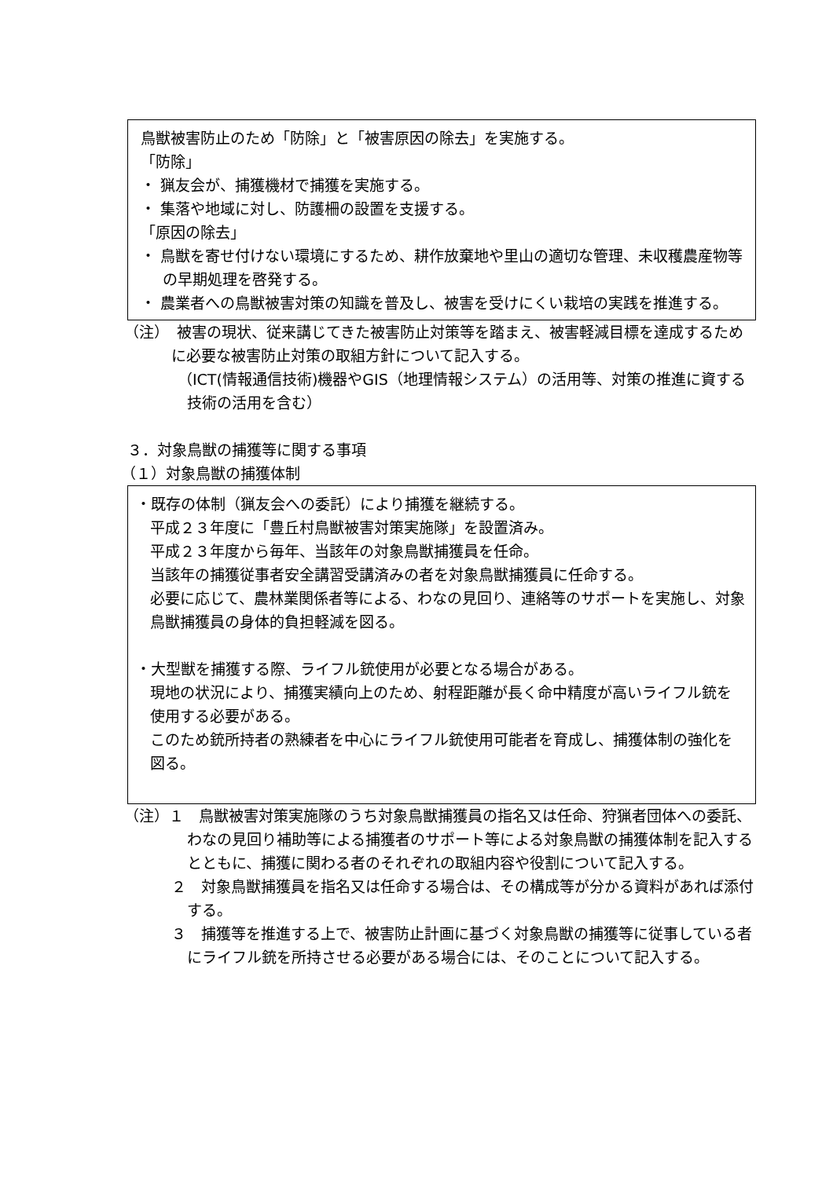鳥獣被害防止のため「防除」と「被害原因の除去」を実施する。
「防除」
・ 猟友会が、捕獲機材で捕獲を実施する。
・ 集落や地域に対し、防護柵の設置を支援する。
「原因の除去」
・ 鳥獣を寄せ付けない環境にするため、耕作放棄地や里山の適切な管理、未収穫農産物等の早期処理を啓発する。
・ 農業者への鳥獣被害対策の知識を普及し、被害を受けにくい栽培の実践を推進する。
（注）　被害の現状、従来講じてきた被害防止対策等を踏まえ、被害軽減目標を達成するために必要な被害防止対策の取組方針について記入する。
（ICT(情報通信技術)機器やGIS（地理情報システム）の活用等、対策の推進に資する技術の活用を含む）
３．対象鳥獣の捕獲等に関する事項
（１）対象鳥獣の捕獲体制
・既存の体制（猟友会への委託）により捕獲を継続する。
平成２３年度に「豊丘村鳥獣被害対策実施隊」を設置済み。
平成２３年度から毎年、当該年の対象鳥獣捕獲員を任命。
当該年の捕獲従事者安全講習受講済みの者を対象鳥獣捕獲員に任命する。
必要に応じて、農林業関係者等による、わなの見回り、連絡等のサポートを実施し、対象鳥獣捕獲員の身体的負担軽減を図る。
・大型獣を捕獲する際、ライフル銃使用が必要となる場合がある。
現地の状況により、捕獲実績向上のため、射程距離が長く命中精度が高いライフル銃を使用する必要がある。
このため銃所持者の熟練者を中心にライフル銃使用可能者を育成し、捕獲体制の強化を図る。
（注）１　鳥獣被害対策実施隊のうち対象鳥獣捕獲員の指名又は任命、狩猟者団体への委託、わなの見回り補助等による捕獲者のサポート等による対象鳥獣の捕獲体制を記入するとともに、捕獲に関わる者のそれぞれの取組内容や役割について記入する。
２　対象鳥獣捕獲員を指名又は任命する場合は、その構成等が分かる資料があれば添付する。
３　捕獲等を推進する上で、被害防止計画に基づく対象鳥獣の捕獲等に従事している者にライフル銃を所持させる必要がある場合には、そのことについて記入する。